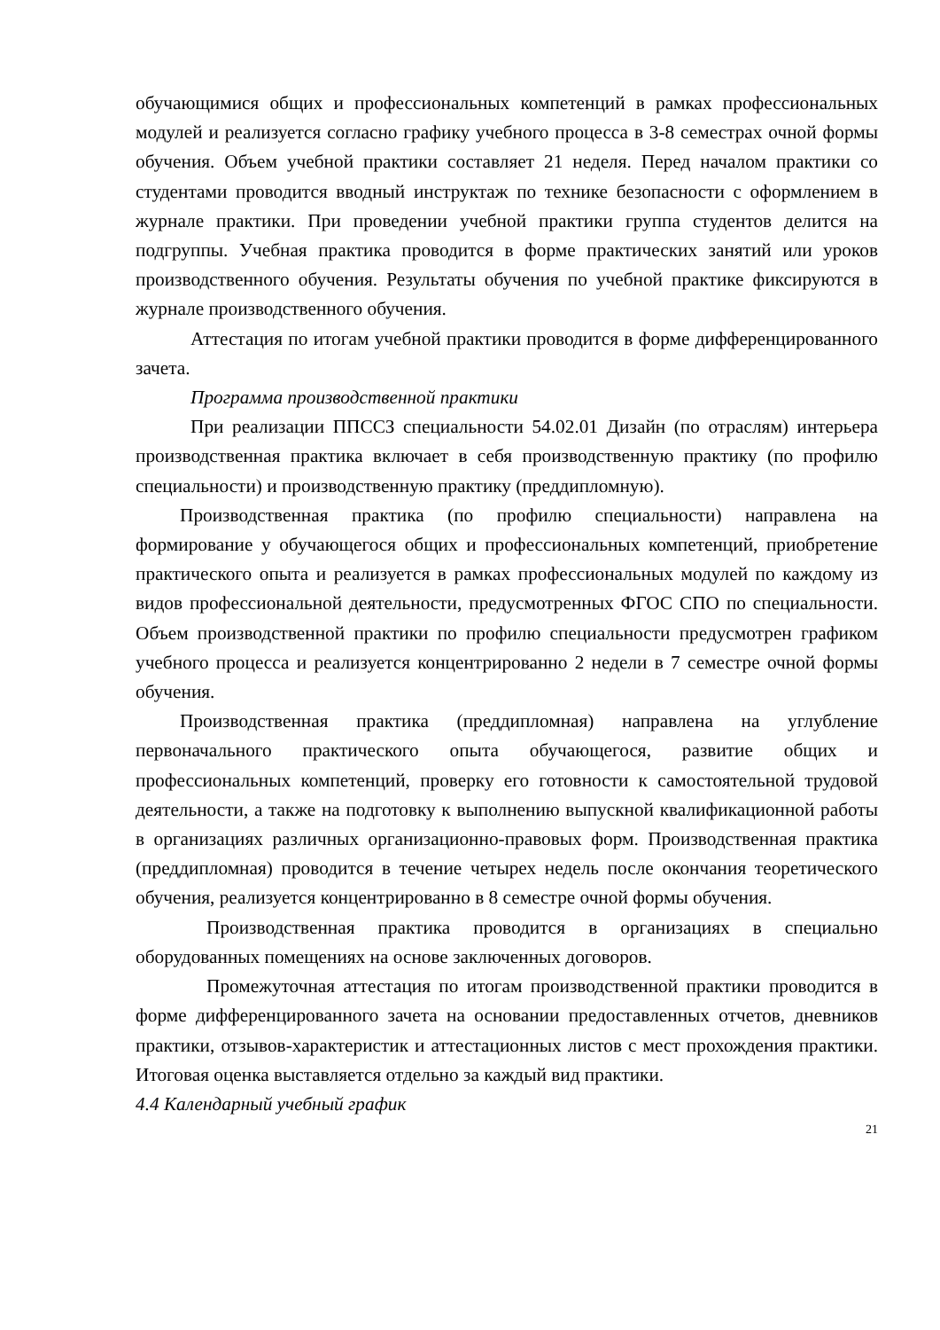обучающимися общих и профессиональных компетенций в рамках профессиональных модулей и реализуется согласно графику учебного процесса в 3-8 семестрах очной формы обучения. Объем учебной практики составляет 21 неделя. Перед началом практики со студентами проводится вводный инструктаж по технике безопасности с оформлением в журнале практики. При проведении учебной практики группа студентов делится на подгруппы. Учебная практика проводится в форме практических занятий или уроков производственного обучения. Результаты обучения по учебной практике фиксируются в журнале производственного обучения.
Аттестация по итогам учебной практики проводится в форме дифференцированного зачета.
Программа производственной практики
При реализации ППССЗ специальности 54.02.01 Дизайн (по отраслям) интерьера производственная практика включает в себя производственную практику (по профилю специальности) и производственную практику (преддипломную).
Производственная практика (по профилю специальности) направлена на формирование у обучающегося общих и профессиональных компетенций, приобретение практического опыта и реализуется в рамках профессиональных модулей по каждому из видов профессиональной деятельности, предусмотренных ФГОС СПО по специальности. Объем производственной практики по профилю специальности предусмотрен графиком учебного процесса и реализуется концентрированно 2 недели в 7 семестре очной формы обучения.
Производственная практика (преддипломная) направлена на углубление первоначального практического опыта обучающегося, развитие общих и профессиональных компетенций, проверку его готовности к самостоятельной трудовой деятельности, а также на подготовку к выполнению выпускной квалификационной работы в организациях различных организационно-правовых форм. Производственная практика (преддипломная) проводится в течение четырех недель после окончания теоретического обучения, реализуется концентрированно в 8 семестре очной формы обучения.
Производственная практика проводится в организациях в специально оборудованных помещениях на основе заключенных договоров.
Промежуточная аттестация по итогам производственной практики проводится в форме дифференцированного зачета на основании предоставленных отчетов, дневников практики, отзывов-характеристик и аттестационных листов с мест прохождения практики. Итоговая оценка выставляется отдельно за каждый вид практики.
4.4 Календарный учебный график
21